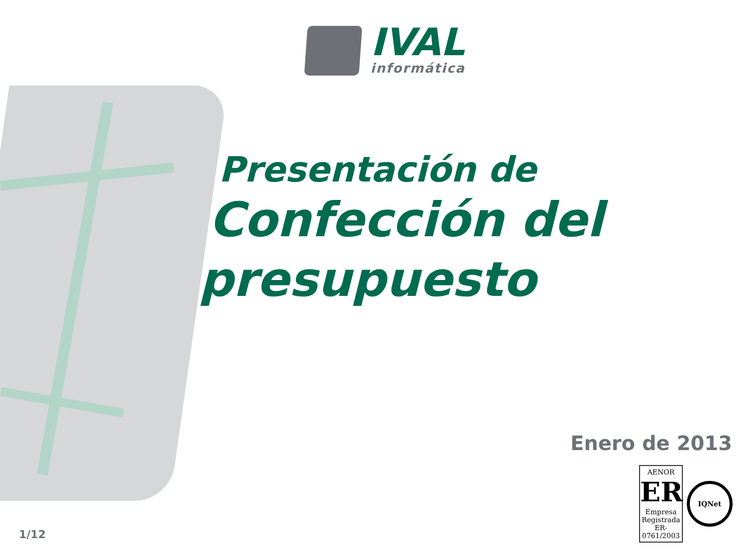IVAL
informática
Presentación de
Confección del
presupuesto
Enero de 2013
AENOR
ER
Empresa Registrada
ER-0761/2003
IQNet
1/12